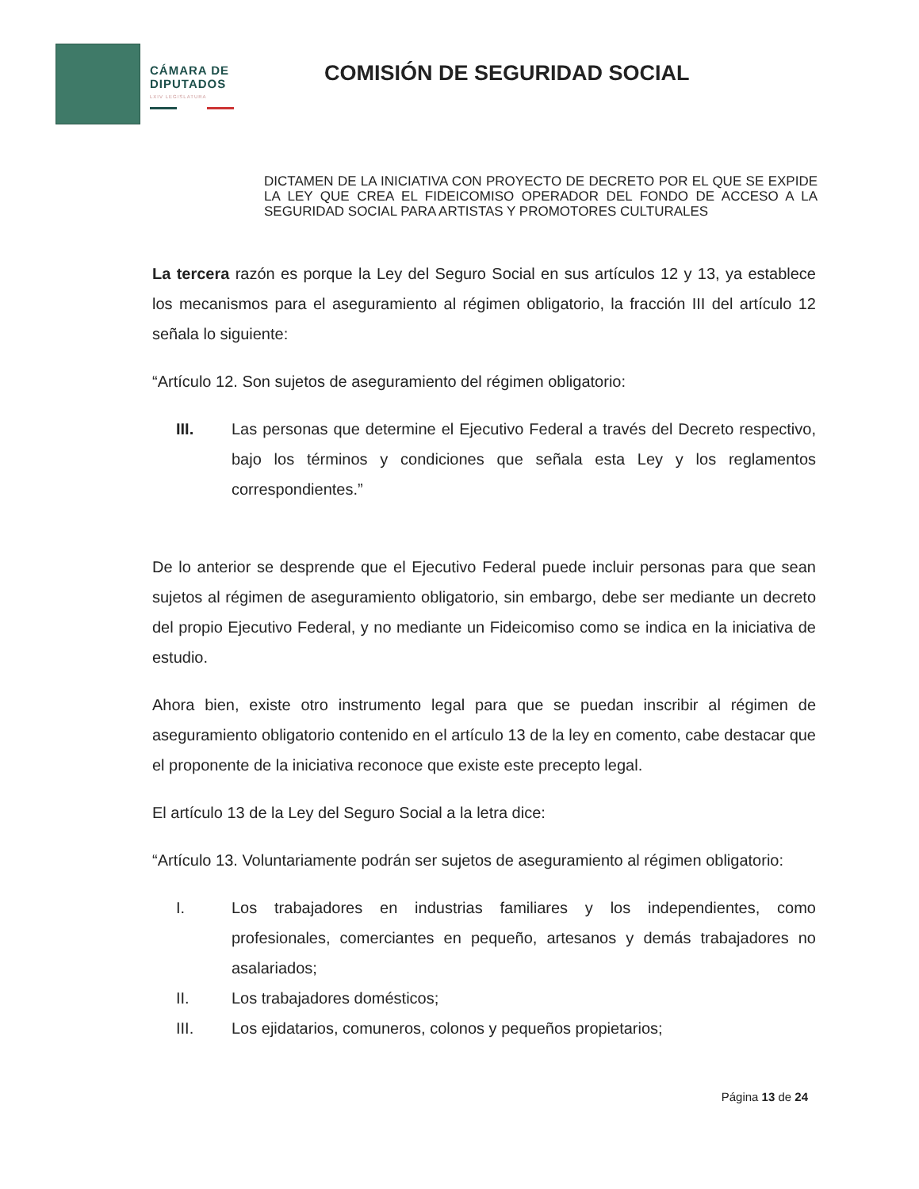CÁMARA DE DIPUTADOS
LXIV LEGISLATURA
COMISIÓN DE SEGURIDAD SOCIAL
DICTAMEN DE LA INICIATIVA CON PROYECTO DE DECRETO POR EL QUE SE EXPIDE LA LEY QUE CREA EL FIDEICOMISO OPERADOR DEL FONDO DE ACCESO A LA SEGURIDAD SOCIAL PARA ARTISTAS Y PROMOTORES CULTURALES
La tercera razón es porque la Ley del Seguro Social en sus artículos 12 y 13, ya establece los mecanismos para el aseguramiento al régimen obligatorio, la fracción III del artículo 12 señala lo siguiente:
“Artículo 12. Son sujetos de aseguramiento del régimen obligatorio:
III. Las personas que determine el Ejecutivo Federal a través del Decreto respectivo, bajo los términos y condiciones que señala esta Ley y los reglamentos correspondientes.”
De lo anterior se desprende que el Ejecutivo Federal puede incluir personas para que sean sujetos al régimen de aseguramiento obligatorio, sin embargo, debe ser mediante un decreto del propio Ejecutivo Federal, y no mediante un Fideicomiso como se indica en la iniciativa de estudio.
Ahora bien, existe otro instrumento legal para que se puedan inscribir al régimen de aseguramiento obligatorio contenido en el artículo 13 de la ley en comento, cabe destacar que el proponente de la iniciativa reconoce que existe este precepto legal.
El artículo 13 de la Ley del Seguro Social a la letra dice:
“Artículo 13. Voluntariamente podrán ser sujetos de aseguramiento al régimen obligatorio:
I. Los trabajadores en industrias familiares y los independientes, como profesionales, comerciantes en pequeño, artesanos y demás trabajadores no asalariados;
II. Los trabajadores domésticos;
III. Los ejidatarios, comuneros, colonos y pequeños propietarios;
Página 13 de 24